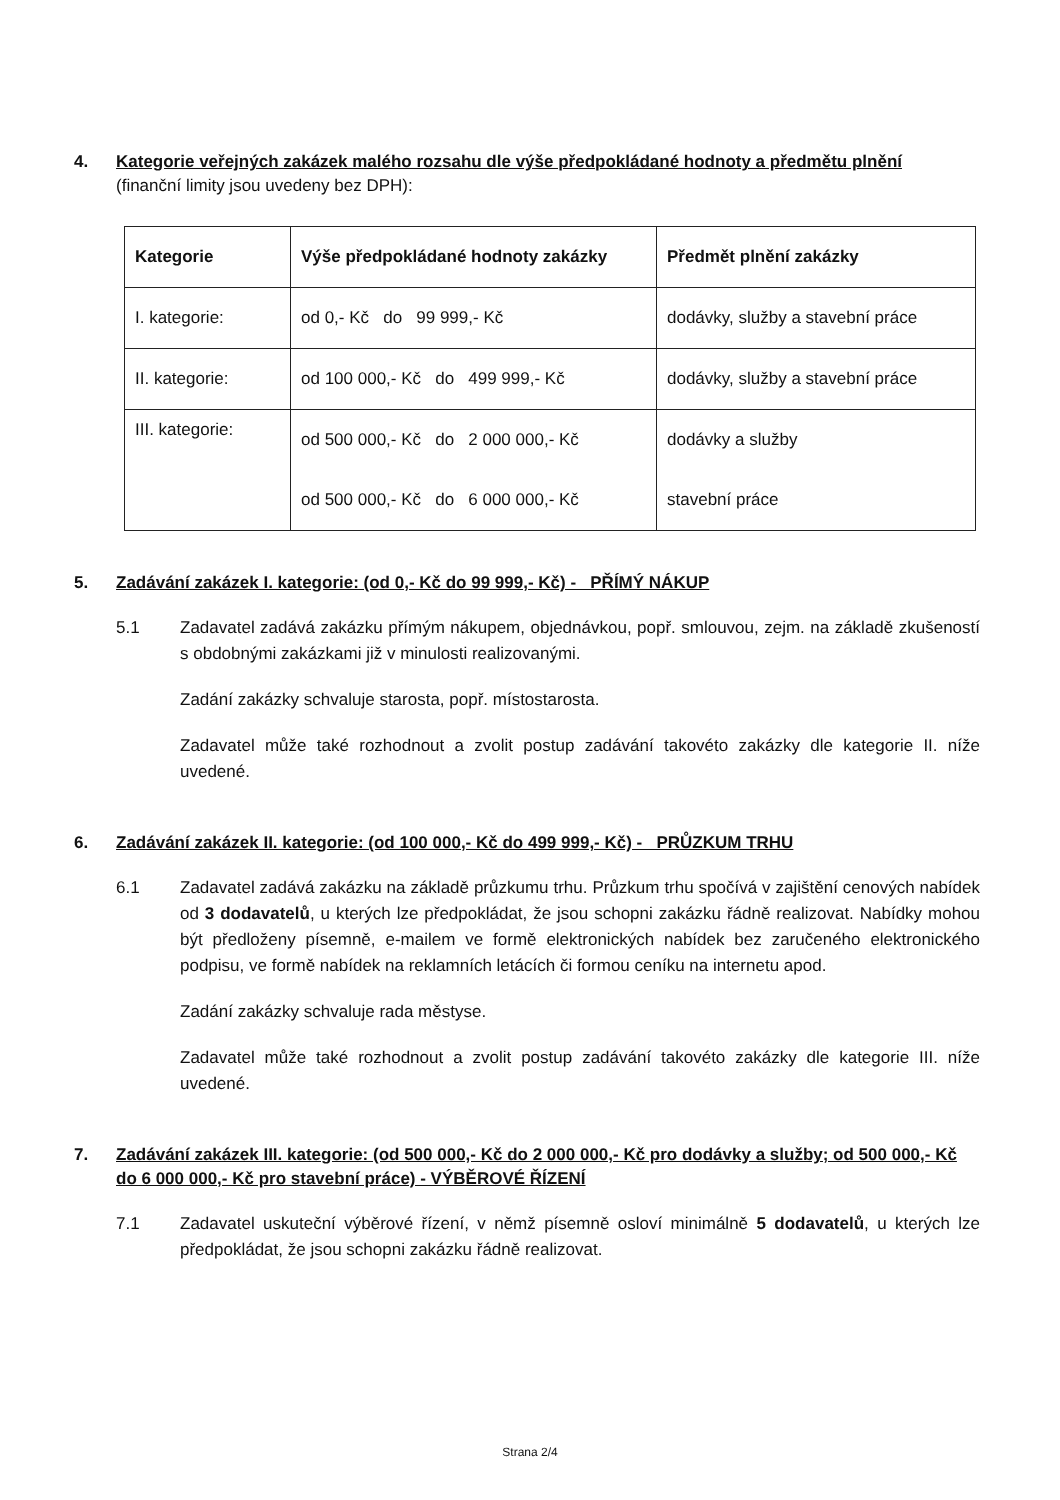4. Kategorie veřejných zakázek malého rozsahu dle výše předpokládané hodnoty a předmětu plnění
(finanční limity jsou uvedeny bez DPH):
| Kategorie | Výše předpokládané hodnoty zakázky | Předmět plnění zakázky |
| I. kategorie: | od 0,- Kč do 99 999,- Kč | dodávky, služby a stavební práce |
| II. kategorie: | od 100 000,- Kč do 499 999,- Kč | dodávky, služby a stavební práce |
| III. kategorie: | od 500 000,- Kč do 2 000 000,- Kč | dodávky a služby |
| | od 500 000,- Kč do 6 000 000,- Kč | stavební práce |
5. Zadávání zakázek I. kategorie: (od 0,- Kč do 99 999,- Kč) - PŘÍMÝ NÁKUP
5.1 Zadavatel zadává zakázku přímým nákupem, objednávkou, popř. smlouvou, zejm. na základě zkušeností s obdobnými zakázkami již v minulosti realizovanými.
Zadání zakázky schvaluje starosta, popř. místostarosta.
Zadavatel může také rozhodnout a zvolit postup zadávání takovéto zakázky dle kategorie II. níže uvedené.
6. Zadávání zakázek II. kategorie: (od 100 000,- Kč do 499 999,- Kč) - PRŮZKUM TRHU
6.1 Zadavatel zadává zakázku na základě průzkumu trhu. Průzkum trhu spočívá v zajištění cenových nabídek od 3 dodavatelů, u kterých lze předpokládat, že jsou schopni zakázku řádně realizovat. Nabídky mohou být předloženy písemně, e-mailem ve formě elektronických nabídek bez zaručeného elektronického podpisu, ve formě nabídek na reklamních letácích či formou ceníku na internetu apod.
Zadání zakázky schvaluje rada městyse.
Zadavatel může také rozhodnout a zvolit postup zadávání takovéto zakázky dle kategorie III. níže uvedené.
7. Zadávání zakázek III. kategorie: (od 500 000,- Kč do 2 000 000,- Kč pro dodávky a služby; od 500 000,- Kč do 6 000 000,- Kč pro stavební práce) - VÝBĚROVÉ ŘÍZENÍ
7.1 Zadavatel uskuteční výběrové řízení, v němž písemně osloví minimálně 5 dodavatelů, u kterých lze předpokládat, že jsou schopni zakázku řádně realizovat.
Strana 2/4